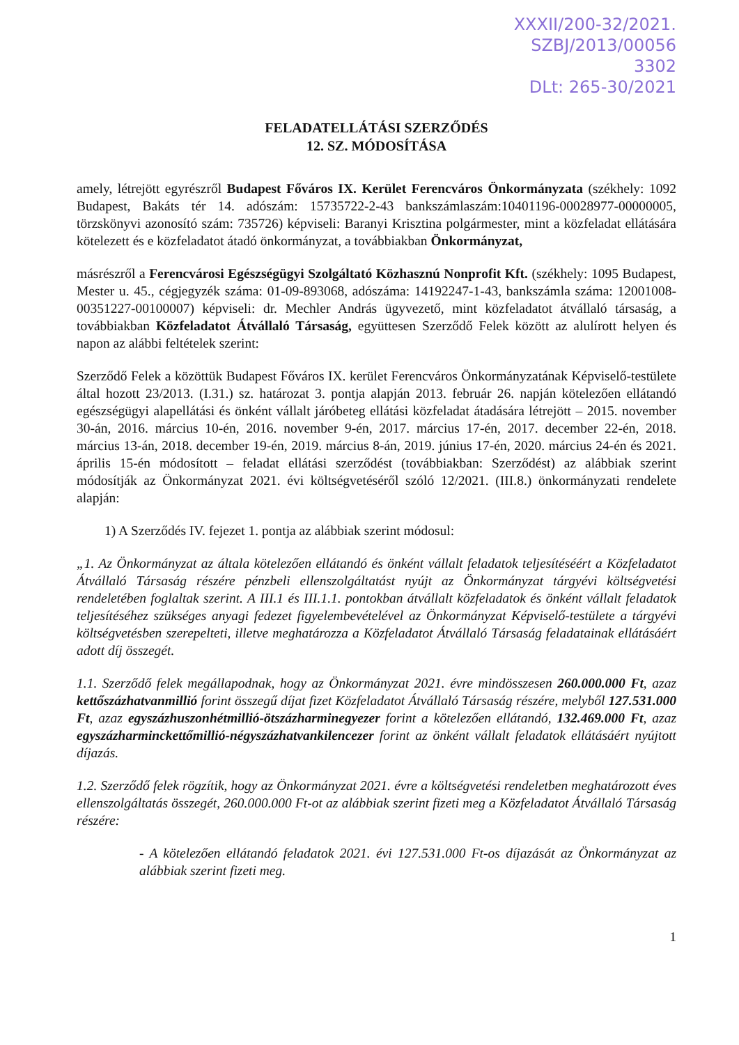XXXII/200-32/2021.
SZBJ/2013/00056
3302
DLt: 265-30/2021
FELADATELLÁTÁSI SZERZŐDÉS
12. SZ. MÓDOSÍTÁSA
amely, létrejött egyrészről Budapest Főváros IX. Kerület Ferencváros Önkormányzata (székhely: 1092 Budapest, Bakáts tér 14. adószám: 15735722-2-43 bankszámlaszám:10401196-00028977-00000005, törzskönyvi azonosító szám: 735726) képviseli: Baranyi Krisztina polgármester, mint a közfeladat ellátására kötelezett és e közfeladatot átadó önkormányzat, a továbbiakban Önkormányzat,
másrészről a Ferencvárosi Egészségügyi Szolgáltató Közhasznú Nonprofit Kft. (székhely: 1095 Budapest, Mester u. 45., cégjegyzék száma: 01-09-893068, adószáma: 14192247-1-43, bankszámla száma: 12001008-00351227-00100007) képviseli: dr. Mechler András ügyvezető, mint közfeladatot átvállaló társaság, a továbbiakban Közfeladatot Átvállaló Társaság, együttesen Szerződő Felek között az alulírott helyen és napon az alábbi feltételek szerint:
Szerződő Felek a közöttük Budapest Főváros IX. kerület Ferencváros Önkormányzatának Képviselő-testülete által hozott 23/2013. (I.31.) sz. határozat 3. pontja alapján 2013. február 26. napján kötelezően ellátandó egészségügyi alapellátási és önként vállalt járóbeteg ellátási közfeladat átadására létrejött – 2015. november 30-án, 2016. március 10-én, 2016. november 9-én, 2017. március 17-én, 2017. december 22-én, 2018. március 13-án, 2018. december 19-én, 2019. március 8-án, 2019. június 17-én, 2020. március 24-én és 2021. április 15-én módosított – feladat ellátási szerződést (továbbiakban: Szerződést) az alábbiak szerint módosítják az Önkormányzat 2021. évi költségvetéséről szóló 12/2021. (III.8.) önkormányzati rendelete alapján:
1) A Szerződés IV. fejezet 1. pontja az alábbiak szerint módosul:
„1. Az Önkormányzat az általa kötelezően ellátandó és önként vállalt feladatok teljesítéséért a Közfeladatot Átvállaló Társaság részére pénzbeli ellenszolgáltatást nyújt az Önkormányzat tárgyévi költségvetési rendeletében foglaltak szerint. A III.1 és III.1.1. pontokban átvállalt közfeladatok és önként vállalt feladatok teljesítéséhez szükséges anyagi fedezet figyelembevételével az Önkormányzat Képviselő-testülete a tárgyévi költségvetésben szerepelteti, illetve meghatározza a Közfeladatot Átvállaló Társaság feladatainak ellátásáért adott díj összegét.
1.1. Szerződő felek megállapodnak, hogy az Önkormányzat 2021. évre mindösszesen 260.000.000 Ft, azaz kettőszázhatvanmillió forint összegű díjat fizet Közfeladatot Átvállaló Társaság részére, melyből 127.531.000 Ft, azaz egyszázhuszonhétmillió-ötszázharminegyezer forint a kötelezően ellátandó, 132.469.000 Ft, azaz egyszázharminckettőmillió-négyszázhatvankilencezer forint az önként vállalt feladatok ellátásáért nyújtott díjazás.
1.2. Szerződő felek rögzítik, hogy az Önkormányzat 2021. évre a költségvetési rendeletben meghatározott éves ellenszolgáltatás összegét, 260.000.000 Ft-ot az alábbiak szerint fizeti meg a Közfeladatot Átvállaló Társaság részére:
- A kötelezően ellátandó feladatok 2021. évi 127.531.000 Ft-os díjazását az Önkormányzat az alábbiak szerint fizeti meg.
1